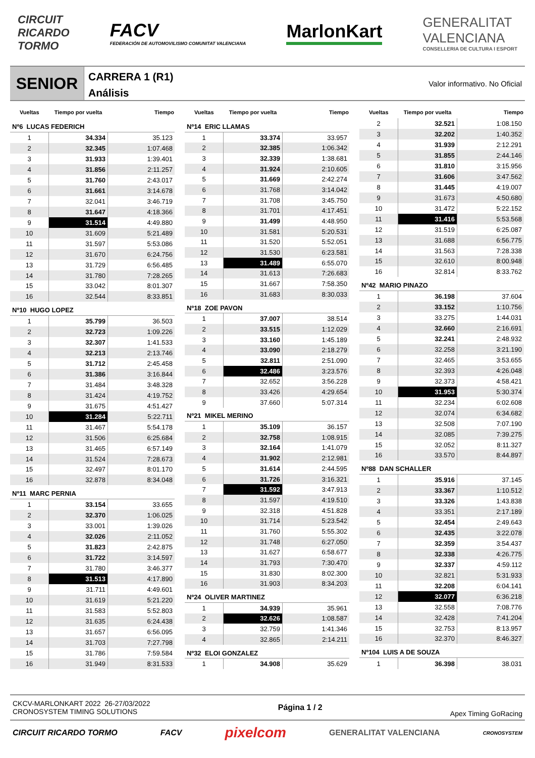CIRCUIT
RICARDO
TORMO
FACV
FEDERACIÓN DE AUTOMOVILISMO COMUNITAT VALENCIANA
MarlonKart
GENERALITAT
VALENCIANA
CONSELLERIA DE CULTURA I ESPORT
SENIOR
CARRERA 1 (R1)
Análisis
Valor informativo. No Oficial
| Vueltas | Tiempo por vuelta | Tiempo |
| --- | --- | --- |
| Nº6 LUCAS FEDERICH | | |
| 1 | 34.334 | 35.123 |
| 2 | 32.345 | 1:07.468 |
| 3 | 31.933 | 1:39.401 |
| 4 | 31.856 | 2:11.257 |
| 5 | 31.760 | 2:43.017 |
| 6 | 31.661 | 3:14.678 |
| 7 | 32.041 | 3:46.719 |
| 8 | 31.647 | 4:18.366 |
| 9 | 31.514 | 4:49.880 |
| 10 | 31.609 | 5:21.489 |
| 11 | 31.597 | 5:53.086 |
| 12 | 31.670 | 6:24.756 |
| 13 | 31.729 | 6:56.485 |
| 14 | 31.780 | 7:28.265 |
| 15 | 33.042 | 8:01.307 |
| 16 | 32.544 | 8:33.851 |
| Nº10 HUGO LOPEZ | | |
| 1 | 35.799 | 36.503 |
| 2 | 32.723 | 1:09.226 |
| 3 | 32.307 | 1:41.533 |
| 4 | 32.213 | 2:13.746 |
| 5 | 31.712 | 2:45.458 |
| 6 | 31.386 | 3:16.844 |
| 7 | 31.484 | 3:48.328 |
| 8 | 31.424 | 4:19.752 |
| 9 | 31.675 | 4:51.427 |
| 10 | 31.284 | 5:22.711 |
| 11 | 31.467 | 5:54.178 |
| 12 | 31.506 | 6:25.684 |
| 13 | 31.465 | 6:57.149 |
| 14 | 31.524 | 7:28.673 |
| 15 | 32.497 | 8:01.170 |
| 16 | 32.878 | 8:34.048 |
| Nº11 MARC PERNIA | | |
| 1 | 33.154 | 33.655 |
| 2 | 32.370 | 1:06.025 |
| 3 | 33.001 | 1:39.026 |
| 4 | 32.026 | 2:11.052 |
| 5 | 31.823 | 2:42.875 |
| 6 | 31.722 | 3:14.597 |
| 7 | 31.780 | 3:46.377 |
| 8 | 31.513 | 4:17.890 |
| 9 | 31.711 | 4:49.601 |
| 10 | 31.619 | 5:21.220 |
| 11 | 31.583 | 5:52.803 |
| 12 | 31.635 | 6:24.438 |
| 13 | 31.657 | 6:56.095 |
| 14 | 31.703 | 7:27.798 |
| 15 | 31.786 | 7:59.584 |
| 16 | 31.949 | 8:31.533 |
| Vueltas | Tiempo por vuelta | Tiempo |
| --- | --- | --- |
| Nº14 ERIC LLAMAS | | |
| 1 | 33.374 | 33.957 |
| 2 | 32.385 | 1:06.342 |
| 3 | 32.339 | 1:38.681 |
| 4 | 31.924 | 2:10.605 |
| 5 | 31.669 | 2:42.274 |
| 6 | 31.768 | 3:14.042 |
| 7 | 31.708 | 3:45.750 |
| 8 | 31.701 | 4:17.451 |
| 9 | 31.499 | 4:48.950 |
| 10 | 31.581 | 5:20.531 |
| 11 | 31.520 | 5:52.051 |
| 12 | 31.530 | 6:23.581 |
| 13 | 31.489 | 6:55.070 |
| 14 | 31.613 | 7:26.683 |
| 15 | 31.667 | 7:58.350 |
| 16 | 31.683 | 8:30.033 |
| Nº18 ZOE PAVON | | |
| 1 | 37.007 | 38.514 |
| 2 | 33.515 | 1:12.029 |
| 3 | 33.160 | 1:45.189 |
| 4 | 33.090 | 2:18.279 |
| 5 | 32.811 | 2:51.090 |
| 6 | 32.486 | 3:23.576 |
| 7 | 32.652 | 3:56.228 |
| 8 | 33.426 | 4:29.654 |
| 9 | 37.660 | 5:07.314 |
| Nº21 MIKEL MERINO | | |
| 1 | 35.109 | 36.157 |
| 2 | 32.758 | 1:08.915 |
| 3 | 32.164 | 1:41.079 |
| 4 | 31.902 | 2:12.981 |
| 5 | 31.614 | 2:44.595 |
| 6 | 31.726 | 3:16.321 |
| 7 | 31.592 | 3:47.913 |
| 8 | 31.597 | 4:19.510 |
| 9 | 32.318 | 4:51.828 |
| 10 | 31.714 | 5:23.542 |
| 11 | 31.760 | 5:55.302 |
| 12 | 31.748 | 6:27.050 |
| 13 | 31.627 | 6:58.677 |
| 14 | 31.793 | 7:30.470 |
| 15 | 31.830 | 8:02.300 |
| 16 | 31.903 | 8:34.203 |
| Nº24 OLIVER MARTINEZ | | |
| 1 | 34.939 | 35.961 |
| 2 | 32.626 | 1:08.587 |
| 3 | 32.759 | 1:41.346 |
| 4 | 32.865 | 2:14.211 |
| Nº32 ELOI GONZALEZ | | |
| 1 | 34.908 | 35.629 |
| Vueltas | Tiempo por vuelta | Tiempo |
| --- | --- | --- |
| 2 | 32.521 | 1:08.150 |
| 3 | 32.202 | 1:40.352 |
| 4 | 31.939 | 2:12.291 |
| 5 | 31.855 | 2:44.146 |
| 6 | 31.810 | 3:15.956 |
| 7 | 31.606 | 3:47.562 |
| 8 | 31.445 | 4:19.007 |
| 9 | 31.673 | 4:50.680 |
| 10 | 31.472 | 5:22.152 |
| 11 | 31.416 | 5:53.568 |
| 12 | 31.519 | 6:25.087 |
| 13 | 31.688 | 6:56.775 |
| 14 | 31.563 | 7:28.338 |
| 15 | 32.610 | 8:00.948 |
| 16 | 32.814 | 8:33.762 |
| Nº42 MARIO PINAZO | | |
| 1 | 36.198 | 37.604 |
| 2 | 33.152 | 1:10.756 |
| 3 | 33.275 | 1:44.031 |
| 4 | 32.660 | 2:16.691 |
| 5 | 32.241 | 2:48.932 |
| 6 | 32.258 | 3:21.190 |
| 7 | 32.465 | 3:53.655 |
| 8 | 32.393 | 4:26.048 |
| 9 | 32.373 | 4:58.421 |
| 10 | 31.953 | 5:30.374 |
| 11 | 32.234 | 6:02.608 |
| 12 | 32.074 | 6:34.682 |
| 13 | 32.508 | 7:07.190 |
| 14 | 32.085 | 7:39.275 |
| 15 | 32.052 | 8:11.327 |
| 16 | 33.570 | 8:44.897 |
| Nº88 DAN SCHALLER | | |
| 1 | 35.916 | 37.145 |
| 2 | 33.367 | 1:10.512 |
| 3 | 33.326 | 1:43.838 |
| 4 | 33.351 | 2:17.189 |
| 5 | 32.454 | 2:49.643 |
| 6 | 32.435 | 3:22.078 |
| 7 | 32.359 | 3:54.437 |
| 8 | 32.338 | 4:26.775 |
| 9 | 32.337 | 4:59.112 |
| 10 | 32.821 | 5:31.933 |
| 11 | 32.208 | 6:04.141 |
| 12 | 32.077 | 6:36.218 |
| 13 | 32.558 | 7:08.776 |
| 14 | 32.428 | 7:41.204 |
| 15 | 32.753 | 8:13.957 |
| 16 | 32.370 | 8:46.327 |
| Nº104 LUIS A DE SOUZA | | |
| 1 | 36.398 | 38.031 |
CKCV-MARLONKART 2022 26-27/03/2022
CRONOSYSTEM TIMING SOLUTIONS
Página 1 / 2 Apex Timing GoRacing
CIRCUIT RICARDO TORMO FACV pixelcom GENERALITAT VALENCIANA CRONOSYSTEM